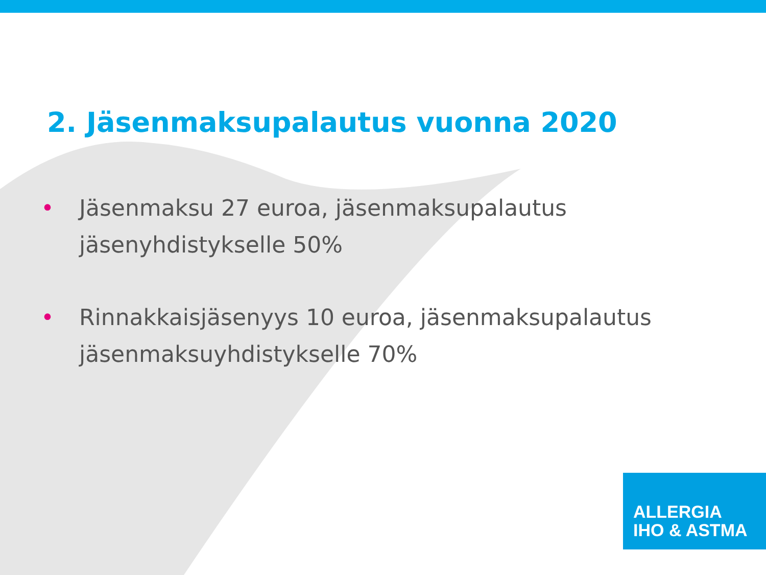2. Jäsenmaksupalautus vuonna 2020
• Jäsenmaksu 27 euroa, jäsenmaksupalautus
jäsenyhdistykselle 50%
• Rinnakkaisjäsenyys 10 euroa, jäsenmaksupalautus
jäsenmaksuyhdistykselle 70%
ALLERGIA
IHO & ASTMA